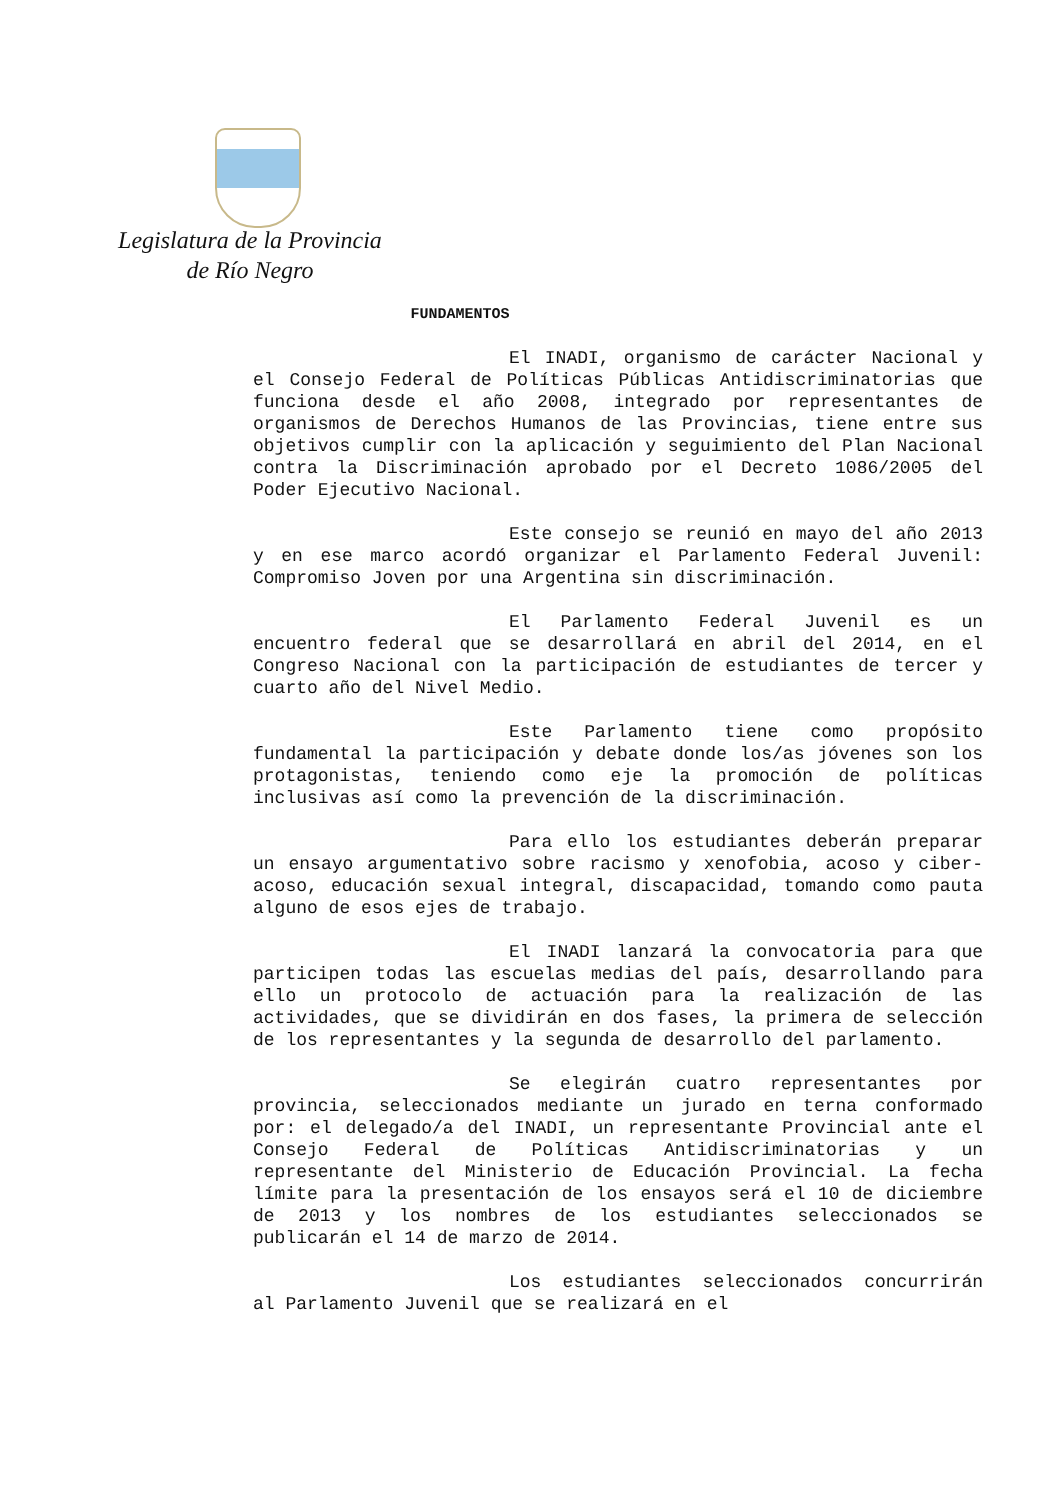Legislatura de la Provincia
de Río Negro
FUNDAMENTOS
El INADI, organismo de carácter Nacional y el Consejo Federal de Políticas Públicas Antidiscriminatorias que funciona desde el año 2008, integrado por representantes de organismos de Derechos Humanos de las Provincias, tiene entre sus objetivos cumplir con la aplicación y seguimiento del Plan Nacional contra la Discriminación aprobado por el Decreto 1086/2005 del Poder Ejecutivo Nacional.
Este consejo se reunió en mayo del año 2013 y en ese marco acordó organizar el Parlamento Federal Juvenil: Compromiso Joven por una Argentina sin discriminación.
El Parlamento Federal Juvenil es un encuentro federal que se desarrollará en abril del 2014, en el Congreso Nacional con la participación de estudiantes de tercer y cuarto año del Nivel Medio.
Este Parlamento tiene como propósito fundamental la participación y debate donde los/as jóvenes son los protagonistas, teniendo como eje la promoción de políticas inclusivas así como la prevención de la discriminación.
Para ello los estudiantes deberán preparar un ensayo argumentativo sobre racismo y xenofobia, acoso y ciber-acoso, educación sexual integral, discapacidad, tomando como pauta alguno de esos ejes de trabajo.
El INADI lanzará la convocatoria para que participen todas las escuelas medias del país, desarrollando para ello un protocolo de actuación para la realización de las actividades, que se dividirán en dos fases, la primera de selección de los representantes y la segunda de desarrollo del parlamento.
Se elegirán cuatro representantes por provincia, seleccionados mediante un jurado en terna conformado por: el delegado/a del INADI, un representante Provincial ante el Consejo Federal de Políticas Antidiscriminatorias y un representante del Ministerio de Educación Provincial. La fecha límite para la presentación de los ensayos será el 10 de diciembre de 2013 y los nombres de los estudiantes seleccionados se publicarán el 14 de marzo de 2014.
Los estudiantes seleccionados concurrirán al Parlamento Juvenil que se realizará en el